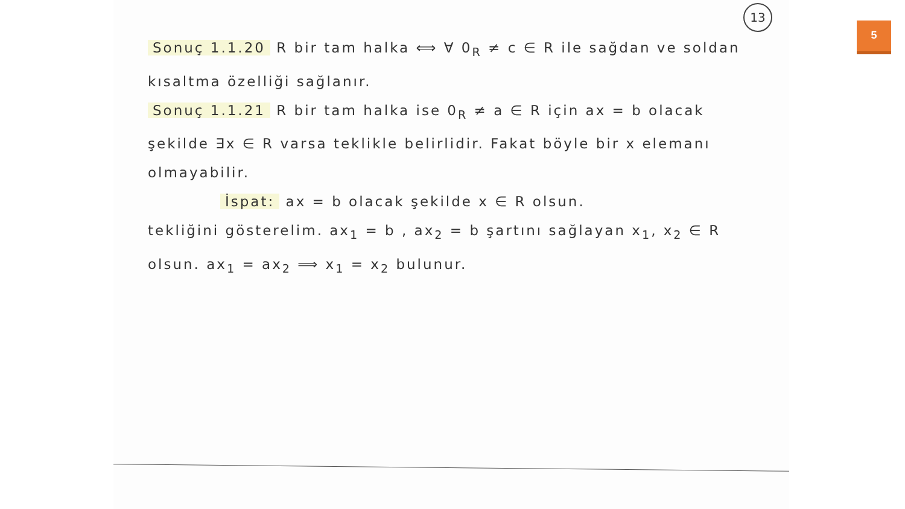13
5
Sonuç 1.1.20 R bir tam halka ⟺ ∀ 0<sub>R</sub> ≠ c ∈ R ile sağdan ve soldan kısaltma özelliği sağlanır.
Sonuç 1.1.21 R bir tam halka ise 0<sub>R</sub> ≠ a ∈ R için ax = b olacak şekilde ∃x ∈ R varsa teklikle belirlidir. Fakat böyle bir x elemanı olmayabilir.
İspat: ax = b olacak şekilde x ∈ R olsun.
tekliğini gösterelim. ax<sub>1</sub> = b , ax<sub>2</sub> = b şartını sağlayan x<sub>1</sub>, x<sub>2</sub> ∈ R olsun. ax<sub>1</sub> = ax<sub>2</sub> ⟹ x<sub>1</sub> = x<sub>2</sub> bulunur.